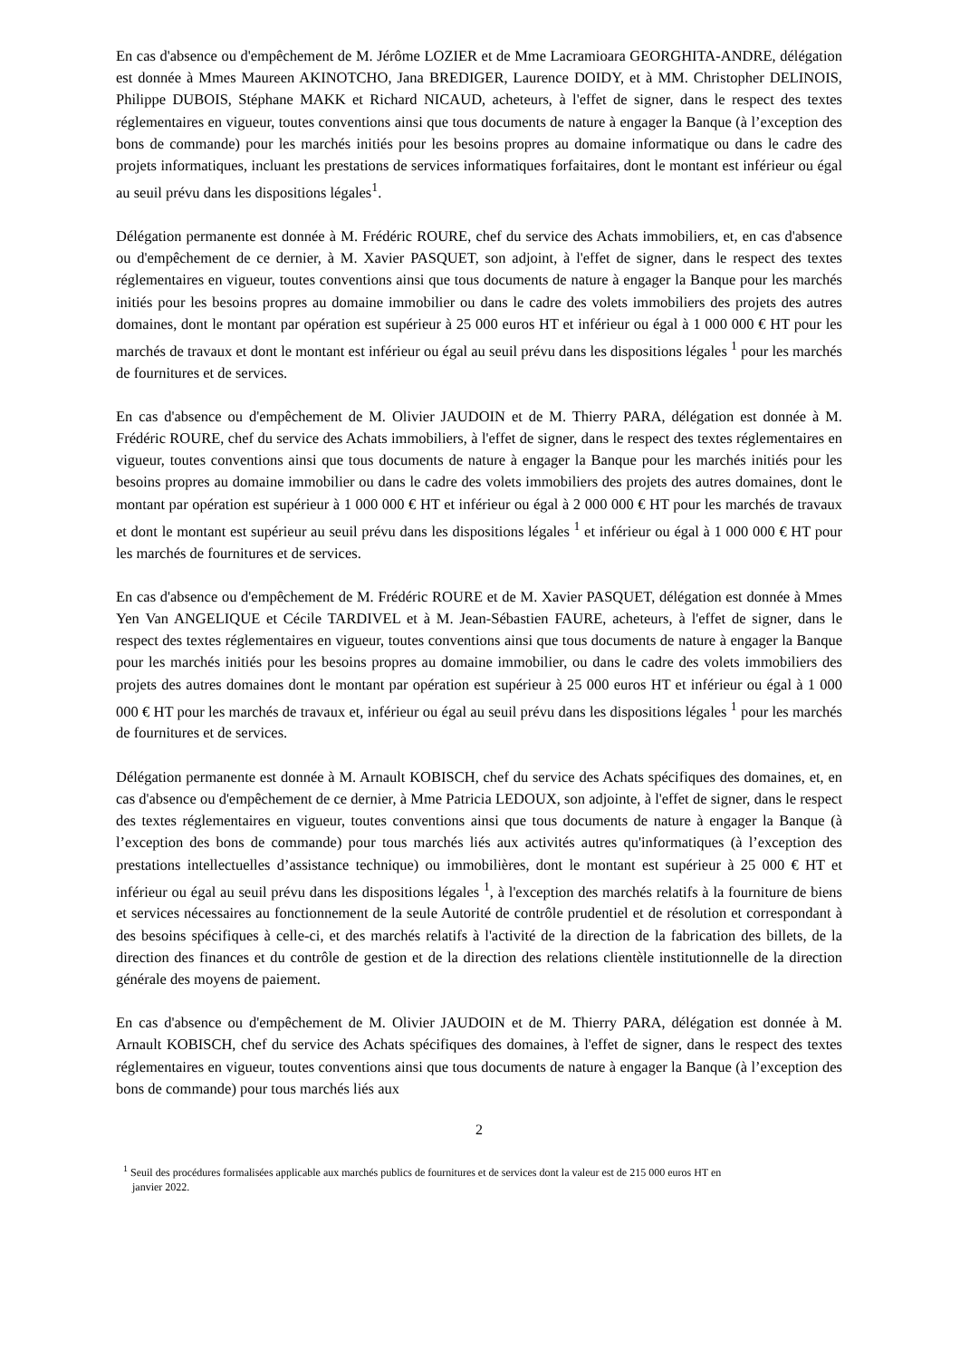En cas d'absence ou d'empêchement de M. Jérôme LOZIER et de Mme Lacramioara GEORGHITA-ANDRE, délégation est donnée à Mmes Maureen AKINOTCHO, Jana BREDIGER, Laurence DOIDY, et à MM. Christopher DELINOIS, Philippe DUBOIS, Stéphane MAKK et Richard NICAUD, acheteurs, à l'effet de signer, dans le respect des textes réglementaires en vigueur, toutes conventions ainsi que tous documents de nature à engager la Banque (à l’exception des bons de commande) pour les marchés initiés pour les besoins propres au domaine informatique ou dans le cadre des projets informatiques, incluant les prestations de services informatiques forfaitaires, dont le montant est inférieur ou égal au seuil prévu dans les dispositions légales<sup>1</sup>.
Délégation permanente est donnée à M. Frédéric ROURE, chef du service des Achats immobiliers, et, en cas d'absence ou d'empêchement de ce dernier, à M. Xavier PASQUET, son adjoint, à l'effet de signer, dans le respect des textes réglementaires en vigueur, toutes conventions ainsi que tous documents de nature à engager la Banque pour les marchés initiés pour les besoins propres au domaine immobilier ou dans le cadre des volets immobiliers des projets des autres domaines, dont le montant par opération est supérieur à 25 000 euros HT et inférieur ou égal à 1 000 000 € HT pour les marchés de travaux et dont le montant est inférieur ou égal au seuil prévu dans les dispositions légales <sup>1</sup> pour les marchés de fournitures et de services.
En cas d'absence ou d'empêchement de M. Olivier JAUDOIN et de M. Thierry PARA, délégation est donnée à M. Frédéric ROURE, chef du service des Achats immobiliers, à l'effet de signer, dans le respect des textes réglementaires en vigueur, toutes conventions ainsi que tous documents de nature à engager la Banque pour les marchés initiés pour les besoins propres au domaine immobilier ou dans le cadre des volets immobiliers des projets des autres domaines, dont le montant par opération est supérieur à 1 000 000 € HT et inférieur ou égal à 2 000 000 € HT pour les marchés de travaux et dont le montant est supérieur au seuil prévu dans les dispositions légales <sup>1</sup> et inférieur ou égal à 1 000 000 € HT pour les marchés de fournitures et de services.
En cas d'absence ou d'empêchement de M. Frédéric ROURE et de M. Xavier PASQUET, délégation est donnée à Mmes Yen Van ANGELIQUE et Cécile TARDIVEL et à M. Jean-Sébastien FAURE, acheteurs, à l'effet de signer, dans le respect des textes réglementaires en vigueur, toutes conventions ainsi que tous documents de nature à engager la Banque pour les marchés initiés pour les besoins propres au domaine immobilier, ou dans le cadre des volets immobiliers des projets des autres domaines dont le montant par opération est supérieur à 25 000 euros HT et inférieur ou égal à 1 000 000 € HT pour les marchés de travaux et, inférieur ou égal au seuil prévu dans les dispositions légales <sup>1</sup> pour les marchés de fournitures et de services.
Délégation permanente est donnée à M. Arnault KOBISCH, chef du service des Achats spécifiques des domaines, et, en cas d'absence ou d'empêchement de ce dernier, à Mme Patricia LEDOUX, son adjointe, à l'effet de signer, dans le respect des textes réglementaires en vigueur, toutes conventions ainsi que tous documents de nature à engager la Banque (à l’exception des bons de commande) pour tous marchés liés aux activités autres qu'informatiques (à l’exception des prestations intellectuelles d’assistance technique) ou immobilières, dont le montant est supérieur à 25 000 € HT et inférieur ou égal au seuil prévu dans les dispositions légales <sup>1</sup>, à l'exception des marchés relatifs à la fourniture de biens et services nécessaires au fonctionnement de la seule Autorité de contrôle prudentiel et de résolution et correspondant à des besoins spécifiques à celle-ci, et des marchés relatifs à l'activité de la direction de la fabrication des billets, de la direction des finances et du contrôle de gestion et de la direction des relations clientèle institutionnelle de la direction générale des moyens de paiement.
En cas d'absence ou d'empêchement de M. Olivier JAUDOIN et de M. Thierry PARA, délégation est donnée à M. Arnault KOBISCH, chef du service des Achats spécifiques des domaines, à l'effet de signer, dans le respect des textes réglementaires en vigueur, toutes conventions ainsi que tous documents de nature à engager la Banque (à l’exception des bons de commande) pour tous marchés liés aux
2
<sup>1</sup> Seuil des procédures formalisées applicable aux marchés publics de fournitures et de services dont la valeur est de 215 000 euros HT en
janvier 2022.